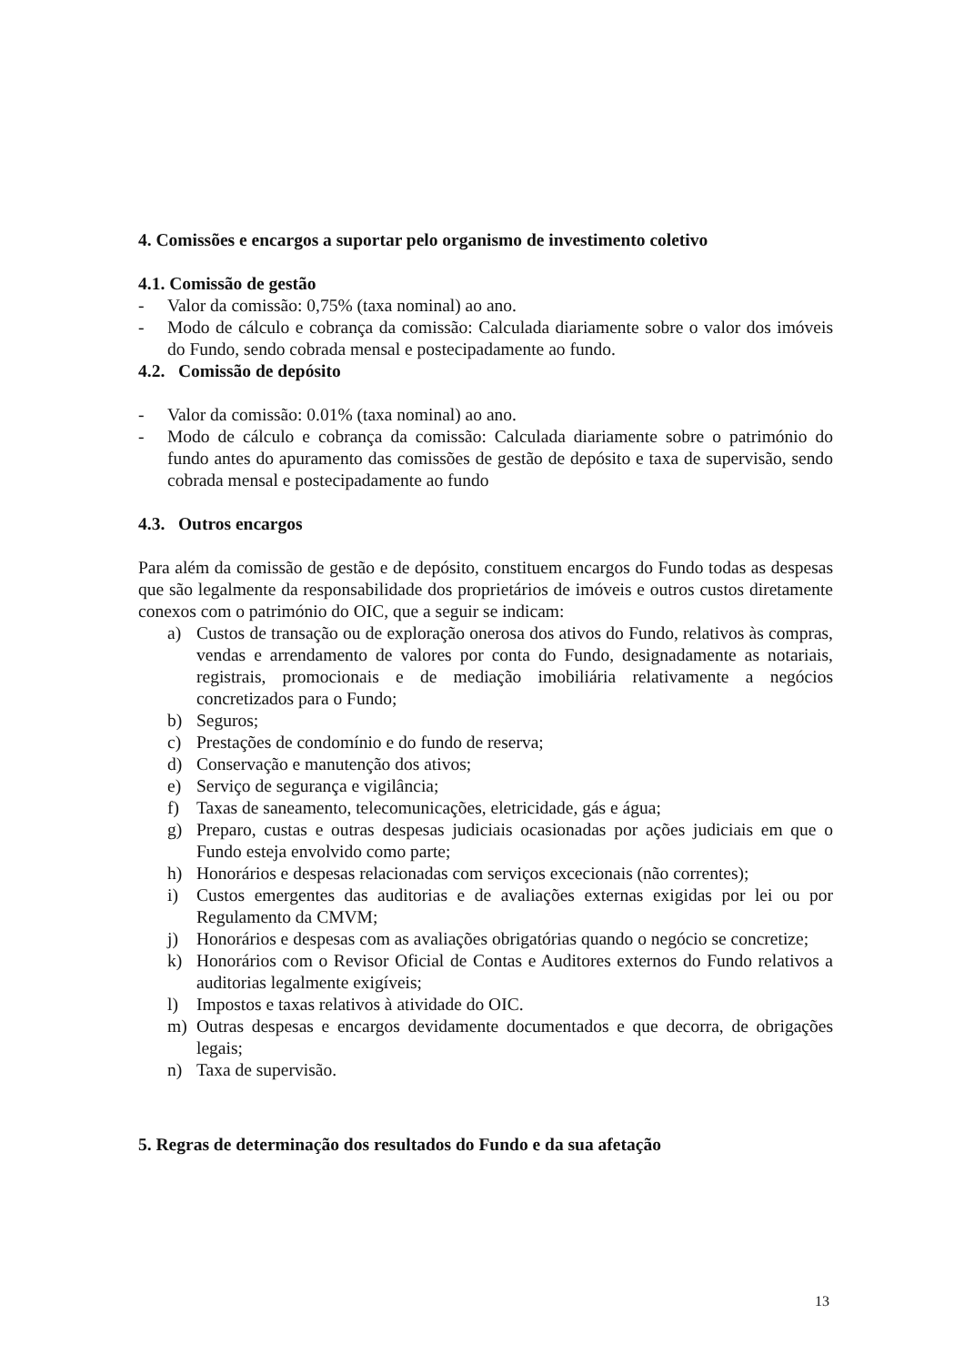4. Comissões e encargos a suportar pelo organismo de investimento coletivo
4.1. Comissão de gestão
- Valor da comissão: 0,75% (taxa nominal) ao ano.
- Modo de cálculo e cobrança da comissão: Calculada diariamente sobre o valor dos imóveis do Fundo, sendo cobrada mensal e postecipadamente ao fundo.
4.2. Comissão de depósito
- Valor da comissão: 0.01% (taxa nominal) ao ano.
- Modo de cálculo e cobrança da comissão: Calculada diariamente sobre o património do fundo antes do apuramento das comissões de gestão de depósito e taxa de supervisão, sendo cobrada mensal e postecipadamente ao fundo
4.3. Outros encargos
Para além da comissão de gestão e de depósito, constituem encargos do Fundo todas as despesas que são legalmente da responsabilidade dos proprietários de imóveis e outros custos diretamente conexos com o património do OIC, que a seguir se indicam:
a) Custos de transação ou de exploração onerosa dos ativos do Fundo, relativos às compras, vendas e arrendamento de valores por conta do Fundo, designadamente as notariais, registrais, promocionais e de mediação imobiliária relativamente a negócios concretizados para o Fundo;
b) Seguros;
c) Prestações de condomínio e do fundo de reserva;
d) Conservação e manutenção dos ativos;
e) Serviço de segurança e vigilância;
f) Taxas de saneamento, telecomunicações, eletricidade, gás e água;
g) Preparo, custas e outras despesas judiciais ocasionadas por ações judiciais em que o Fundo esteja envolvido como parte;
h) Honorários e despesas relacionadas com serviços excecionais (não correntes);
i) Custos emergentes das auditorias e de avaliações externas exigidas por lei ou por Regulamento da CMVM;
j) Honorários e despesas com as avaliações obrigatórias quando o negócio se concretize;
k) Honorários com o Revisor Oficial de Contas e Auditores externos do Fundo relativos a auditorias legalmente exigíveis;
l) Impostos e taxas relativos à atividade do OIC.
m) Outras despesas e encargos devidamente documentados e que decorra, de obrigações legais;
n) Taxa de supervisão.
5. Regras de determinação dos resultados do Fundo e da sua afetação
13